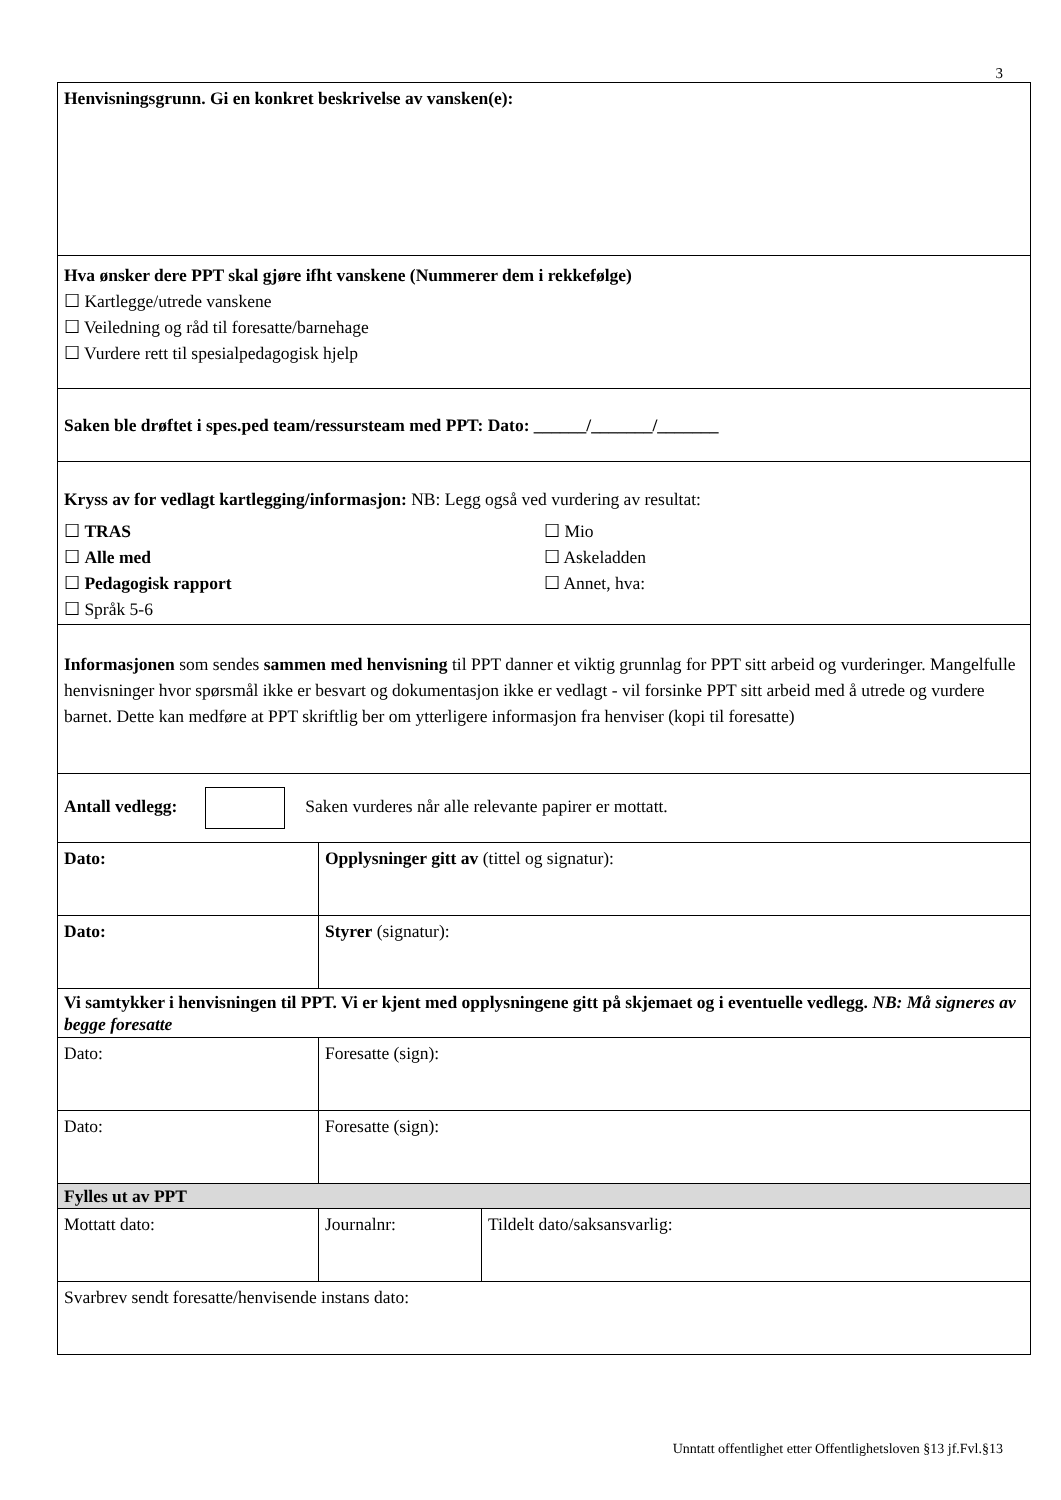3
| Henvisningsgrunn. Gi en konkret beskrivelse av vansken(e): | | |
| Hva ønsker dere PPT skal gjøre ifht vanskene (Nummerer dem i rekkefølge) ☐ Kartlegge/utrede vanskene ☐ Veiledning og råd til foresatte/barnehage ☐ Vurdere rett til spesialpedagogisk hjelp | | |
| Saken ble drøftet i spes.ped team/ressursteam med PPT: Dato: ______/_______/_______ | | |
| Kryss av for vedlagt kartlegging/informasjon: NB: Legg også ved vurdering av resultat: ☐ TRAS ☐ Alle med ☐ Pedagogisk rapport ☐ Språk 5-6 ☐ Mio ☐ Askeladden ☐ Annet, hva: | | |
| Informasjonen som sendes sammen med henvisning til PPT danner et viktig grunnlag for PPT sitt arbeid og vurderinger. Mangelfulle henvisninger hvor spørsmål ikke er besvart og dokumentasjon ikke er vedlagt - vil forsinke PPT sitt arbeid med å utrede og vurdere barnet. Dette kan medføre at PPT skriftlig ber om ytterligere informasjon fra henviser (kopi til foresatte) | | |
| Antall vedlegg: Saken vurderes når alle relevante papirer er mottatt. | | |
| Dato: | Opplysninger gitt av (tittel og signatur): | |
| Dato: | Styrer (signatur): | |
| Vi samtykker i henvisningen til PPT. Vi er kjent med opplysningene gitt på skjemaet og i eventuelle vedlegg. NB: Må signeres av begge foresatte | | |
| Dato: | Foresatte (sign): | |
| Dato: | Foresatte (sign): | |
| Fylles ut av PPT | | |
| Mottatt dato: | Journalnr: | Tildelt dato/saksansvarlig: |
| Svarbrev sendt foresatte/henvisende instans dato: | | |
Unntatt offentlighet etter Offentlighetsloven §13 jf.Fvl.§13